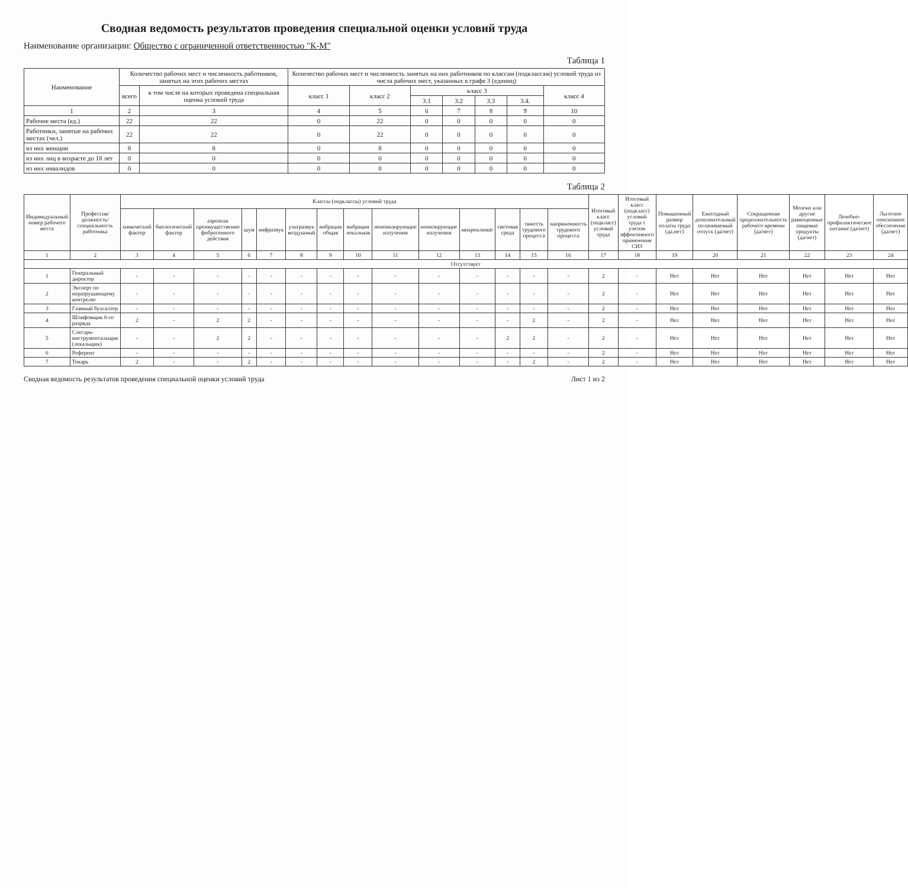Сводная ведомость результатов проведения специальной оценки условий труда
Наименование организации: Общество с ограниченной ответственностью "К-М"
Таблица 1
| Наименование | Количество рабочих мест и численность работников, занятых на этих рабочих местах | | Количество рабочих мест и численность занятых на них работников по классам (подклассам) условий труда из числа рабочих мест, указанных в графе 3 (единиц) | | | | | | |
| --- | --- | --- | --- | --- | --- | --- | --- | --- | --- |
| | всего | в том числе на которых проведена специальная оценка условий труда | класс 1 | класс 2 | класс 3 | | | | класс 4 |
| | | | | | 3.1 | 3.2 | 3.3 | 3.4. | |
| 1 | 2 | 3 | 4 | 5 | 6 | 7 | 8 | 9 | 10 |
| Рабочие места (ед.) | 22 | 22 | 0 | 22 | 0 | 0 | 0 | 0 | 0 |
| Работники, занятые на рабочих местах (чел.) | 22 | 22 | 0 | 22 | 0 | 0 | 0 | 0 | 0 |
| из них женщин | 8 | 8 | 0 | 8 | 0 | 0 | 0 | 0 | 0 |
| из них лиц в возрасте до 18 лет | 0 | 0 | 0 | 0 | 0 | 0 | 0 | 0 | 0 |
| из них инвалидов | 0 | 0 | 0 | 0 | 0 | 0 | 0 | 0 | 0 |
Таблица 2
| Индивидуальный номер рабочего места | Профессия/должность/специальность работника | Классы (подклассы) условий труда | | | | | | | | | | | | | | Итоговый класс (подкласс) условий труда | Итоговый класс (подкласс) условий труда с учетом эффективного применения СИЗ | Повышенный размер оплаты труда (да,нет) | Ежегодный дополнительный оплачиваемый отпуск (да/нет) | Сокращенная продолжительность рабочего времени (да/нет) | Молоко или другие равноценные пищевые продукты (да/нет) | Лечебно-профилактическое питание (да/нет) | Льготное пенсионное обеспечение (да/нет) |
| --- | --- | --- | --- | --- | --- | --- | --- | --- | --- | --- | --- | --- | --- | --- | --- | --- | --- | --- | --- | --- | --- | --- | --- |
| | | химический фактор | биологический фактор | аэрозоли преимущественно фиброгенного действия | шум | инфразвук | ультразвук воздушный | вибрация общая | вибрация локальная | неионизирующие излучения | ионизирующие излучения | микроклимат | световая среда | тяжесть трудового процесса | напряженность трудового процесса | | | | | | | | |
| 1 | 2 | 3 | 4 | 5 | 6 | 7 | 8 | 9 | 10 | 11 | 12 | 13 | 14 | 15 | 16 | 17 | 18 | 19 | 20 | 21 | 22 | 23 | 24 |
| Отсутствует | | | | | | | | | | | | | | | | | | | | | | | |
| 1 | Генеральный директор | - | - | - | - | - | - | - | - | - | - | - | - | - | - | 2 | - | Нет | Нет | Нет | Нет | Нет | Нет |
| 2 | Эксперт по неразрушающему контролю | - | - | - | - | - | - | - | - | - | - | - | - | - | - | 2 | - | Нет | Нет | Нет | Нет | Нет | Нет |
| 3 | Главный бухгалтер | - | - | - | - | - | - | - | - | - | - | - | - | - | - | 2 | - | Нет | Нет | Нет | Нет | Нет | Нет |
| 4 | Шлифовщик 6-го разряда | 2 | - | 2 | 2 | - | - | - | - | - | - | - | - | 2 | - | 2 | - | Нет | Нет | Нет | Нет | Нет | Нет |
| 5 | Слесарь-инструментальщик (лекальщик) | - | - | 2 | 2 | - | - | - | - | - | - | - | 2 | 2 | - | 2 | - | Нет | Нет | Нет | Нет | Нет | Нет |
| 6 | Референт | - | - | - | - | - | - | - | - | - | - | - | - | - | - | 2 | - | Нет | Нет | Нет | Нет | Нет | Нет |
| 7 | Токарь | 2 | - | - | 2 | - | - | - | - | - | - | - | - | 2 | - | 2 | - | Нет | Нет | Нет | Нет | Нет | Нет |
Сводная ведомость результатов проведения специальной оценки условий труда Лист 1 из 2